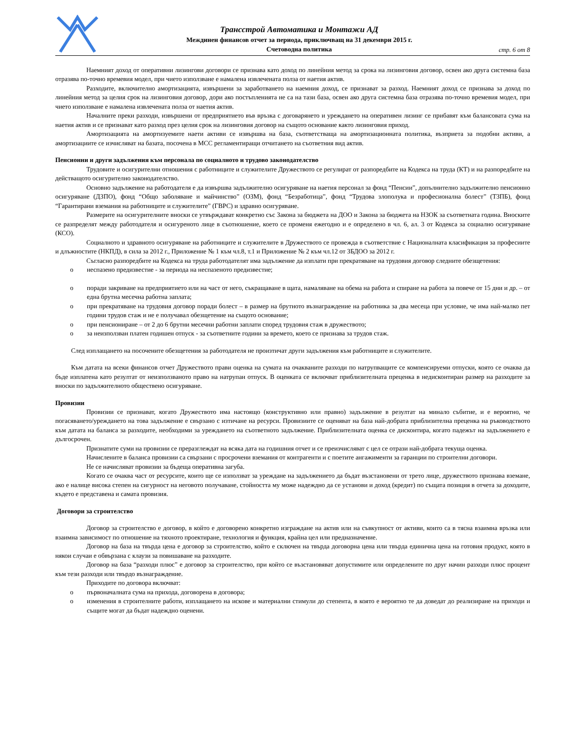Трансстрой Автоматика и Монтажи АД
Междинен финансов отчет за периода, приключващ на 31 декември 2015 г.
Счетоводна политика
стр. 6 от 8
Наемният доход от оперативни лизингови договори се признава като доход по линейния метод за срока на лизинговия договор, освен ако друга системна база отразява по-точно времевия модел, при чието използване е намалена извлечената полза от наетия актив.
Разходите, включително амортизацията, извършени за заработването на наемния доход, се признават за разход. Наемният доход се признава за доход по линейния метод за целия срок на лизинговия договор, дори ако постъпленията не са на тази база, освен ако друга системна база отразява по-точно времевия модел, при чието използване е намалена извлечената полза от наетия актив.
Началните преки разходи, извършени от предприятието във връзка с договарянето и уреждането на оперативен лизинг се прибавят към балансовата сума на наетия актив и се признават като разход през целия срок на лизинговия договор на същото основание както лизинговия приход.
Амортизацията на амортизуемите наети активи се извършва на база, съответстваща на амортизационната политика, възприета за подобни активи, а амортизациите се изчисляват на базата, посочена в МСС регламентиращи отчитането на съответния вид актив.
Пенсионни и други задължения към персонала по социалното и трудово законодателство
Трудовите и осигурителни отношения с работниците и служителите Дружеството се регулират от разпоредбите на Кодекса на труда (КТ) и на разпоредбите на действащото осигурително законодателство.
Основно задължение на работодателя е да извършва задължително осигуряване на наетия персонал за фонд “Пенсии”, допълнително задължително пенсионно осигуряване (ДЗПО), фонд “Общо заболяване и майчинство” (ОЗМ), фонд “Безработица”, фонд “Трудова злополука и професионална болест” (ТЗПБ), фонд “Гарантирани вземания на работниците и служителите” (ГВРС) и здравно осигуряване.
Размерите на осигурителните вноски се утвърждават конкретно със Закона за бюджета на ДОО и Закона за бюджета на НЗОК за съответната година. Вноските се разпределят между работодателя и осигуреното лице в съотношение, което се променя ежегодно и е определено в чл. 6, ал. 3 от Кодекса за социално осигуряване (КСО).
Социалното и здравното осигуряване на работниците и служителите в Дружеството се провежда в съответствие с Националната класификация за професиите и длъжностите (НКПД), в сила за 2012 г., Приложение № 1 към чл.8, т.1 и Приложение № 2 към чл.12 от ЗБДОО за 2012 г.
Съгласно разпоредбите на Кодекса на труда работодателят има задължение да изплати при прекратяване на трудовия договор следните обезщетения:
o неспазено предизвестие - за периода на неспазеното предизвестие;
o поради закриване на предприятието или на част от него, съкращаване в щата, намаляване на обема на работа и спиране на работа за повече от 15 дни и др. – от една брутна месечна работна заплата;
o при прекратяване на трудовия договор поради болест – в размер на брутното възнаграждение на работника за два месеца при условие, че има най-малко пет години трудов стаж и не е получавал обезщетение на същото основание;
o при пенсиониране – от 2 до 6 брутни месечни работни заплати според трудовия стаж в дружеството;
o за неизползван платен годишен отпуск - за съответните години за времето, което се признава за трудов стаж.
След изплащането на посочените обезщетения за работодателя не произтичат други задължения към работниците и служителите.
Към датата на всеки финансов отчет Дружеството прави оценка на сумата на очакваните разходи по натрупващите се компенсируеми отпуски, която се очаква да бъде изплатена като резултат от неизползваното право на натрупан отпуск. В оценката се включват приблизителната преценка в недисконтиран размер на разходите за вноски по задължителното обществено осигуряване.
Провизии
Провизии се признават, когато Дружеството има настоящо (конструктивно или правно) задължение в резултат на минало събитие, и е вероятно, че погасяването/уреждането на това задължение е свързано с изтичане на ресурси. Провизиите се оценяват на база най-добрата приблизителна преценка на ръководството към датата на баланса за разходите, необходими за уреждането на съответното задължение. Приблизителната оценка се дисконтира, когато падежът на задължението е дългосрочен.
Признатите суми на провизии се преразглеждат на всяка дата на годишния отчет и се преизчисляват с цел се отрази най-добрата текуща оценка.
Начислените в баланса провизии са свързани с просрочени вземания от контрагенти и с поетите ангажименти за гаранции по строителни договори.
Не се начисляват провизии за бъдеща оперативна загуба.
Когато се очаква част от ресурсите, които ще се използват за уреждане на задължението да бъдат възстановени от трето лице, дружеството признава вземане, ако е налице висока степен на сигурност на неговото получаване, стойността му може надеждно да се установи и доход (кредит) по същата позиция в отчета за доходите, където е представена и самата провизия.
Договори за строителство
Договор за строителство е договор, в който е договорено конкретно изграждане на актив или на съвкупност от активи, които са в тясна взаимна връзка или взаимна зависимост по отношение на тяхното проектиране, технология и функция, крайна цел или предназначение.
Договор на база на твърда цена е договор за строителство, който е сключен на твърда договорна цена или твърда единична цена на готовия продукт, която в някои случаи е обвързана с клаузи за повишаване на разходите.
Договор на база “разходи плюс” е договор за строителство, при който се възстановяват допустимите или определените по друг начин разходи плюс процент към тези разходи или твърдо възнаграждение.
Приходите по договора включват:
o първоначалната сума на прихода, договорена в договора;
o изменения в строителните работи, изплащането на искове и материални стимули до степента, в която е вероятно те да доведат до реализиране на приходи и същите могат да бъдат надеждно оценени.